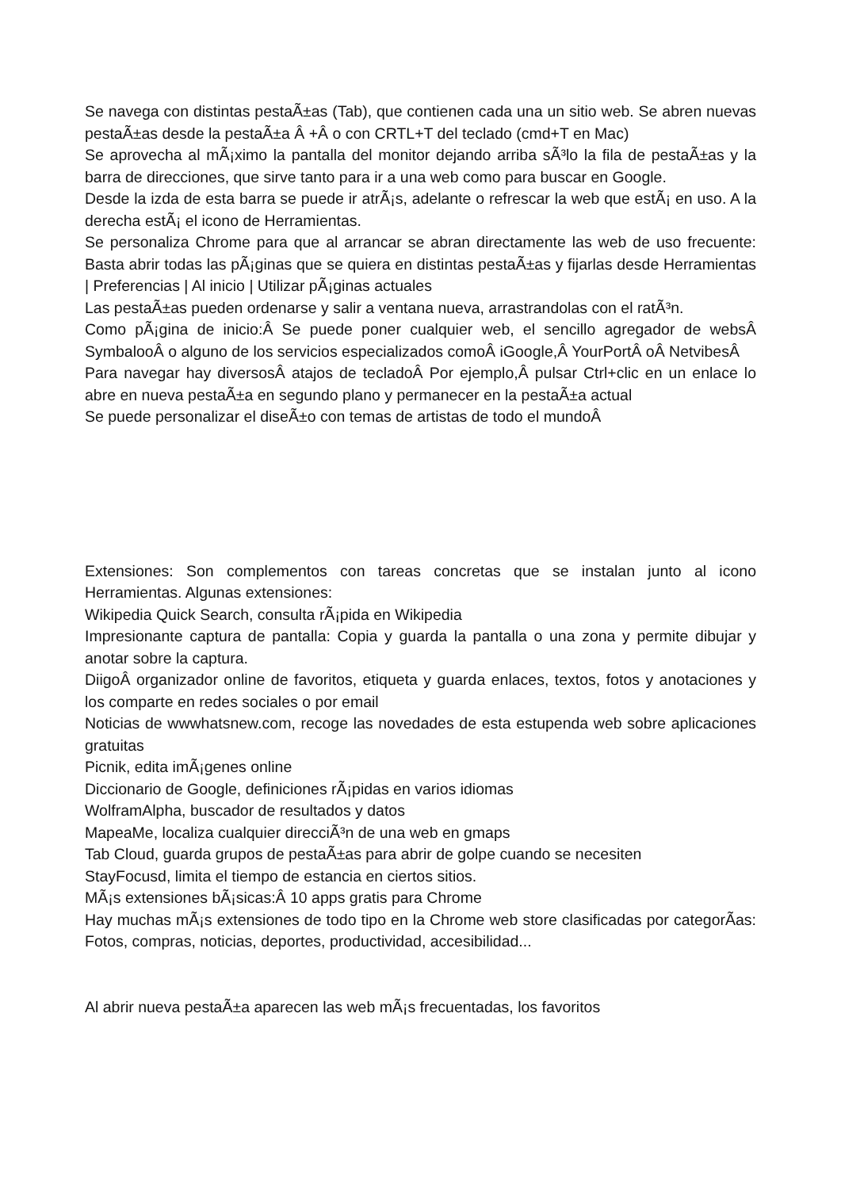Se navega con distintas pestaÃ±as (Tab), que contienen cada una un sitio web. Se abren nuevas pestaÃ±as desde la pestaÃ±a Â +Â o con CRTL+T del teclado (cmd+T en Mac)
Se aprovecha al mÃ¡ximo la pantalla del monitor dejando arriba sÃ³lo la fila de pestaÃ±as y la barra de direcciones, que sirve tanto para ir a una web como para buscar en Google.
Desde la izda de esta barra se puede ir atrÃ¡s, adelante o refrescar la web que estÃ¡ en uso. A la derecha estÃ¡ el icono de Herramientas.
Se personaliza Chrome para que al arrancar se abran directamente las web de uso frecuente: Basta abrir todas las pÃ¡ginas que se quiera en distintas pestaÃ±as y fijarlas desde Herramientas | Preferencias | Al inicio | Utilizar pÃ¡ginas actuales
Las pestaÃ±as pueden ordenarse y salir a ventana nueva, arrastrandolas con el ratÃ³n.
Como pÃ¡gina de inicio:Â Se puede poner cualquier web, el sencillo agregador de websÂ SymbalooÂ o alguno de los servicios especializados comoÂ iGoogle,Â YourPortÂ oÂ NetvibesÂ
Para navegar hay diversosÂ atajos de tecladoÂ Por ejemplo,Â pulsar Ctrl+clic en un enlace lo abre en nueva pestaÃ±a en segundo plano y permanecer en la pestaÃ±a actual
Se puede personalizar el diseÃ±o con temas de artistas de todo el mundoÂ
Extensiones: Son complementos con tareas concretas que se instalan junto al icono Herramientas. Algunas extensiones:
Wikipedia Quick Search, consulta rÃ¡pida en Wikipedia
Impresionante captura de pantalla: Copia y guarda la pantalla o una zona y permite dibujar y anotar sobre la captura.
DiigoÂ organizador online de favoritos, etiqueta y guarda enlaces, textos, fotos y anotaciones y los comparte en redes sociales o por email
Noticias de wwwhatsnew.com, recoge las novedades de esta estupenda web sobre aplicaciones gratuitas
Picnik, edita imÃ¡genes online
Diccionario de Google, definiciones rÃ¡pidas en varios idiomas
WolframAlpha, buscador de resultados y datos
MapeaMe, localiza cualquier direcciÃ³n de una web en gmaps
Tab Cloud, guarda grupos de pestaÃ±as para abrir de golpe cuando se necesiten
StayFocusd, limita el tiempo de estancia en ciertos sitios.
MÃ¡s extensiones bÃ¡sicas:Â 10 apps gratis para Chrome
Hay muchas mÃ¡s extensiones de todo tipo en la Chrome web store clasificadas por categorÃ­as: Fotos, compras, noticias, deportes, productividad, accesibilidad...
Al abrir nueva pestaÃ±a aparecen las web mÃ¡s frecuentadas, los favoritos